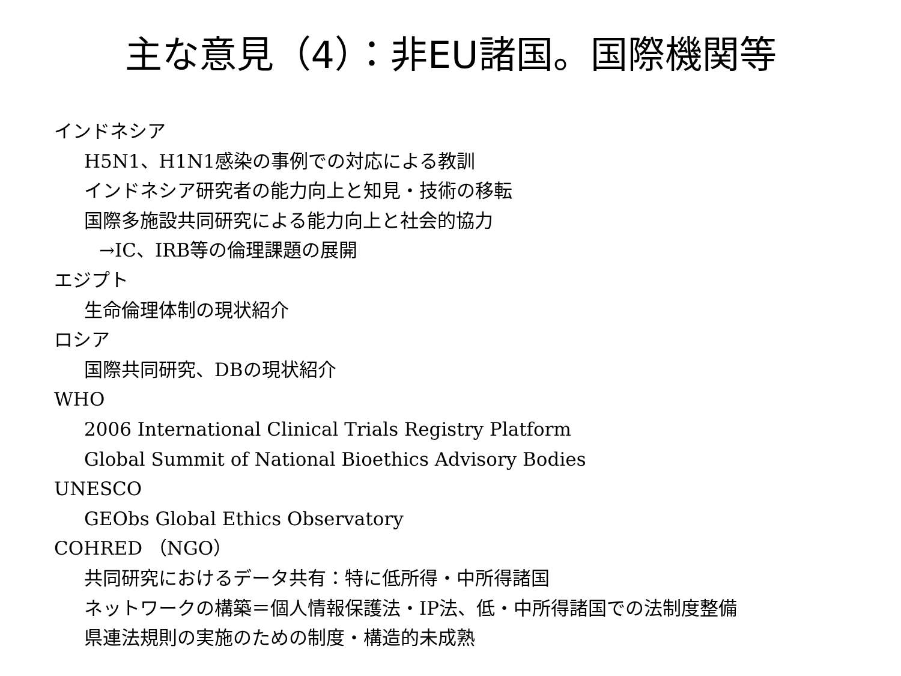主な意見（4）：非EU諸国。国際機関等
インドネシア
H5N1、H1N1感染の事例での対応による教訓
インドネシア研究者の能力向上と知見・技術の移転
国際多施設共同研究による能力向上と社会的協力
→IC、IRB等の倫理課題の展開
エジプト
生命倫理体制の現状紹介
ロシア
国際共同研究、DBの現状紹介
WHO
2006 International Clinical Trials Registry Platform
Global Summit of National Bioethics Advisory Bodies
UNESCO
GEObs Global Ethics Observatory
COHRED （NGO）
共同研究におけるデータ共有：特に低所得・中所得諸国
ネットワークの構築＝個人情報保護法・IP法、低・中所得諸国での法制度整備
県連法規則の実施のための制度・構造的未成熟